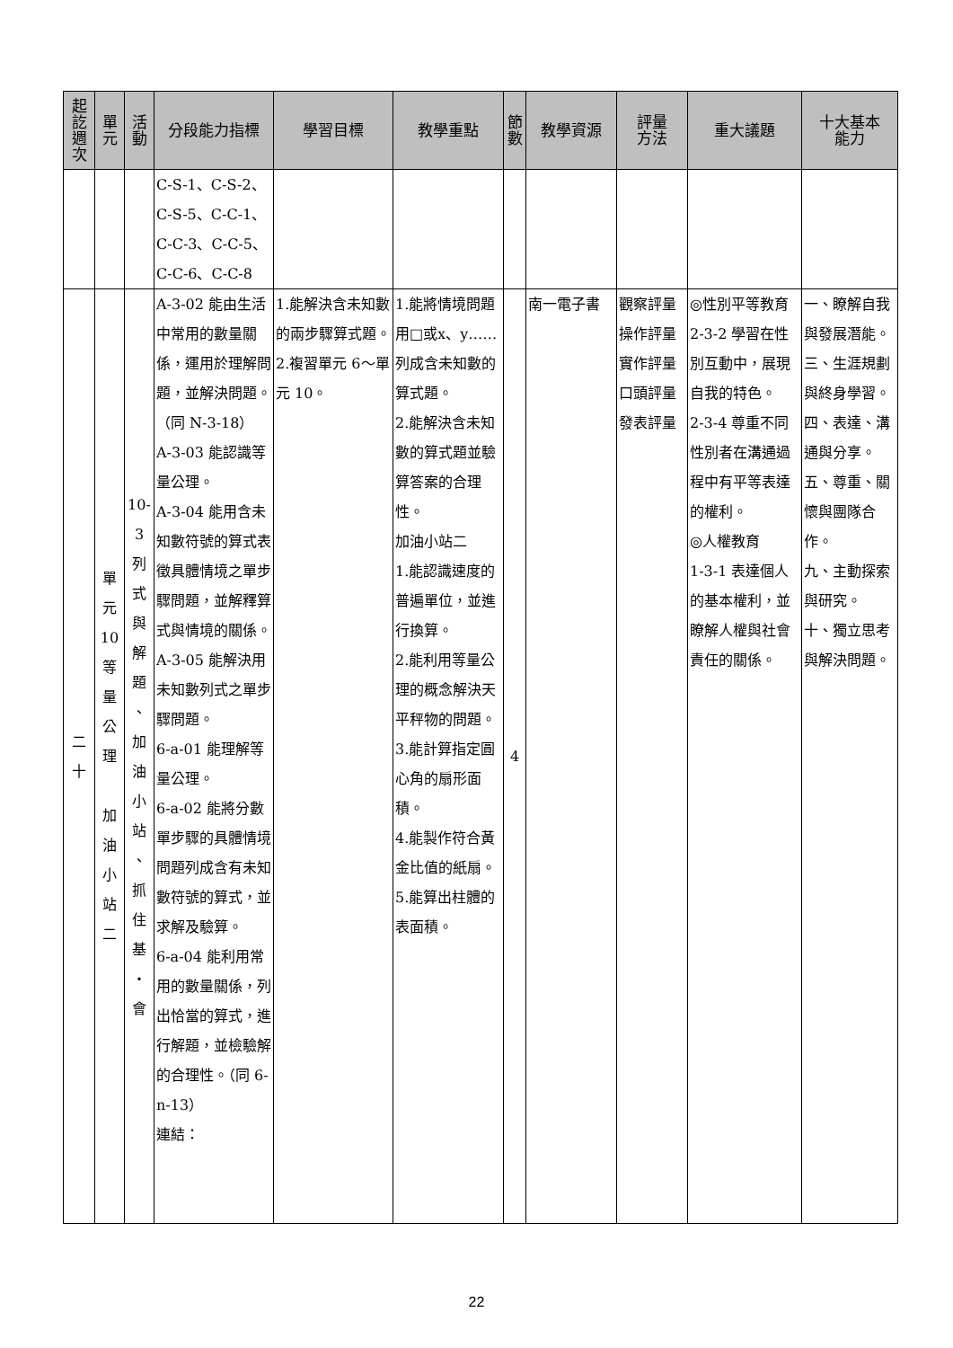| 起 訖 週 次 | 單 元 | 活 動 | 分段能力指標 | 學習目標 | 教學重點 | 節 數 | 教學資源 | 評量 方法 | 重大議題 | 十大基本 能力 |
| --- | --- | --- | --- | --- | --- | --- | --- | --- | --- | --- |
| | | | C-S-1、C-S-2、 C-S-5、C-C-1、 C-C-3、C-C-5、 C-C-6、C-C-8 | | | | | | | |
| 二 十 | 單 元 10 等 量 公 理 加 油 小 站 二 | 10- 3 列 式 與 解 題 、 加 油 小 站 、 抓 住 基 ・ 會 | A-3-02 能由生活中常用的數量關係，運用於理解問題，並解決問題。（同 N-3-18） A-3-03 能認識等量公理。 A-3-04 能用含未知數符號的算式表徵具體情境之單步驟問題，並解釋算式與情境的關係。 A-3-05 能解決用未知數列式之單步驟問題。 6-a-01 能理解等量公理。 6-a-02 能將分數單步驟的具體情境問題列成含有未知數符號的算式，並求解及驗算。 6-a-04 能利用常用的數量關係，列出恰當的算式，進行解題，並檢驗解的合理性。（同 6-n-13） 連結： | 1.能解決含未知數的兩步驟算式題。 2.複習單元 6～單元 10。 | 1.能將情境問題用□或x、y……列成含未知數的算式題。 2.能解決含未知數的算式題並驗算答案的合理性。 加油小站二 1.能認識速度的普遍單位，並進行換算。 2.能利用等量公理的概念解決天平秤物的問題。 3.能計算指定圓心角的扇形面積。 4.能製作符合黃金比值的紙扇。 5.能算出柱體的表面積。 | 4 | 南一電子書 | 觀察評量 操作評量 實作評量 口頭評量 發表評量 | ◎性別平等教育 2-3-2 學習在性別互動中，展現自我的特色。 2-3-4 尊重不同性別者在溝通過程中有平等表達的權利。 ◎人權教育 1-3-1 表達個人的基本權利，並瞭解人權與社會責任的關係。 | 一、瞭解自我與發展潛能。 三、生涯規劃與終身學習。 四、表達、溝通與分享。 五、尊重、關懷與團隊合作。 九、主動探索與研究。 十、獨立思考與解決問題。 |
22